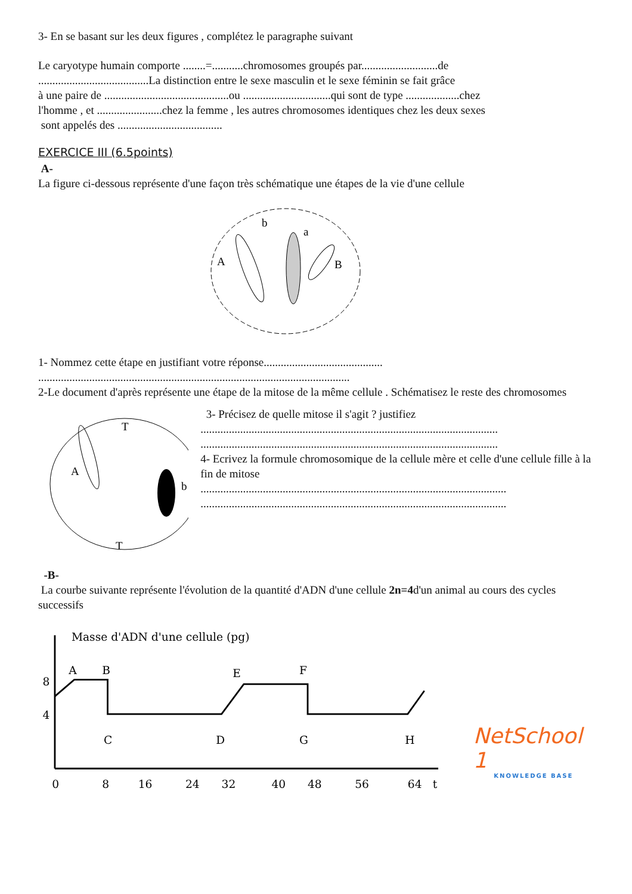3- En se basant sur les deux figures , complétez le paragraphe suivant
Le caryotype humain comporte ........=...........chromosomes groupés par...........................de
.......................................La distinction entre le sexe masculin et le sexe féminin se fait grâce
à une paire de ............................................ou ...............................qui sont de type ...................chez
l'homme , et .......................chez la femme , les autres chromosomes identiques chez les deux sexes
sont appelés des .....................................
EXERCICE III (6.5points)
A-
La figure ci-dessous représente d'une façon très schématique une étapes de la vie d'une cellule
A
b
a
B
1- Nommez cette étape en justifiant votre réponse..........................................
..............................................................................................................
2-Le document d'après représente une étape de la mitose de la même cellule . Schématisez le reste des chromosomes
A
b
T
T
3- Précisez de quelle mitose il s'agit ? justifiez
.........................................................................................................
.........................................................................................................
4- Ecrivez la formule chromosomique de la cellule mère et celle d'une cellule fille à la fin de mitose
............................................................................................................
............................................................................................................
-B-
La courbe suivante représente l'évolution de la quantité d'ADN d'une cellule 2n=4d'un animal au cours des cycles successifs
Masse d'ADN d'une cellule (pg)
8
4
A
B
E
F
C
D
G
H
0
8
16
24
32
40
48
56
64
t
NetSchool 1
KNOWLEDGE BASE